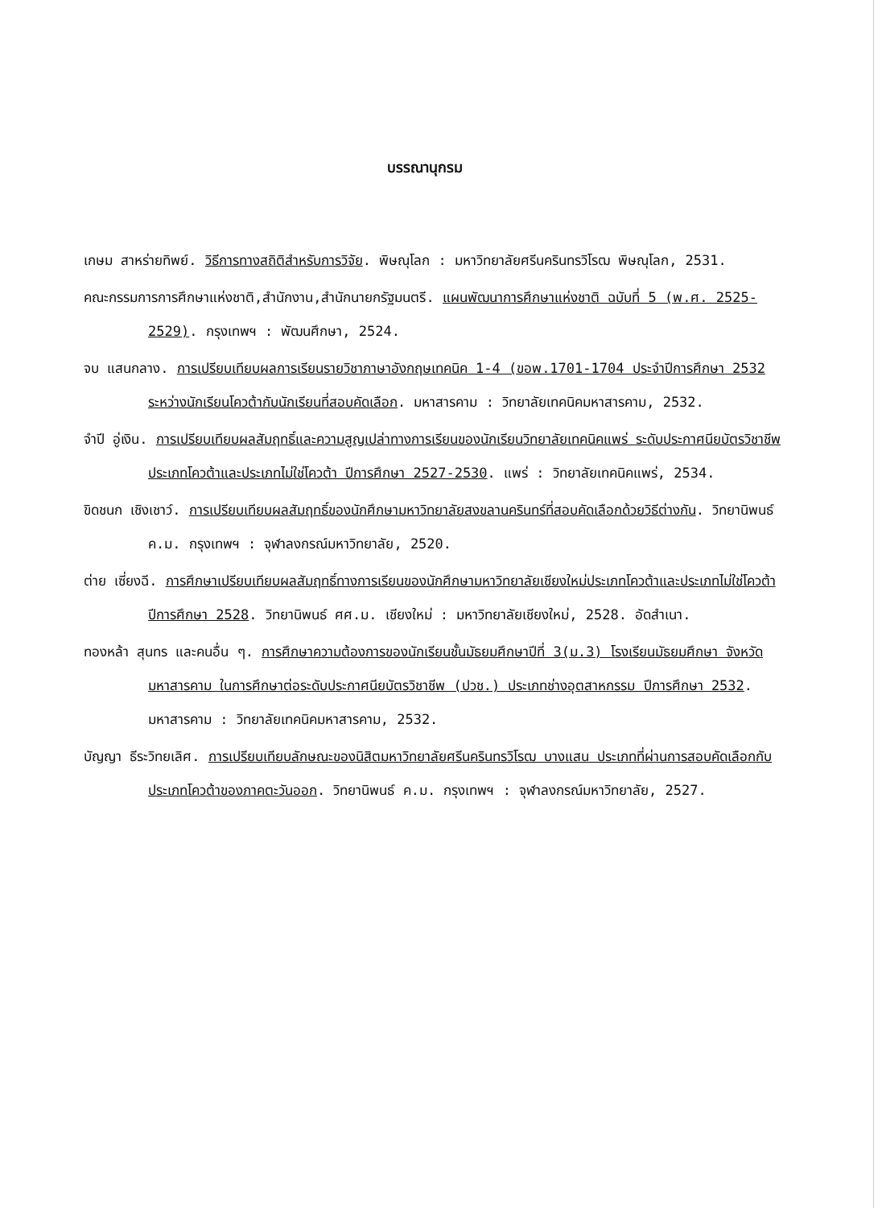บรรณานุกรม
เกษม สาหร่ายทิพย์. วิธีการทางสถิติสำหรับการวิจัย. พิษณุโลก : มหาวิทยาลัยศรีนครินทรวิโรฒ พิษณุโลก, 2531.
คณะกรรมการการศึกษาแห่งชาติ,สำนักงาน,สำนักนายกรัฐมนตรี. แผนพัฒนาการศึกษาแห่งชาติ ฉบับที่ 5 (พ.ศ. 2525-2529). กรุงเทพฯ : พัฒนศึกษา, 2524.
จบ แสนกลาง. การเปรียบเทียบผลการเรียนรายวิชาภาษาอังกฤษเทคนิค 1-4 (ขอพ.1701-1704 ประจำปีการศึกษา 2532 ระหว่างนักเรียนโควต้ากับนักเรียนที่สอบคัดเลือก. มหาสารคาม : วิทยาลัยเทคนิคมหาสารคาม, 2532.
จำปี อู่เงิน. การเปรียบเทียบผลสัมฤทธิ์และความสูญเปล่าทางการเรียนของนักเรียนวิทยาลัยเทคนิคแพร่ ระดับประกาศนียบัตรวิชาชีพ ประเภทโควต้าและประเภทไม่ใช่โควต้า ปีการศึกษา 2527-2530. แพร่ : วิทยาลัยเทคนิคแพร่, 2534.
ขิดชนก เชิงเชาว์. การเปรียบเทียบผลสัมฤทธิ์ของนักศึกษามหาวิทยาลัยสงขลานครินทร์ที่สอบคัดเลือกด้วยวิธีต่างกัน. วิทยานิพนธ์ ค.ม. กรุงเทพฯ : จุฬาลงกรณ์มหาวิทยาลัย, 2520.
ต่าย เซี่ยงฉี. การศึกษาเปรียบเทียบผลสัมฤทธิ์ทางการเรียนของนักศึกษามหาวิทยาลัยเชียงใหม่ประเภทโควต้าและประเภทไม่ใช่โควต้า ปีการศึกษา 2528. วิทยานิพนธ์ ศศ.ม. เชียงใหม่ : มหาวิทยาลัยเชียงใหม่, 2528. อัดสำเนา.
ทองหล้า สุนทร และคนอื่น ๆ. การศึกษาความต้องการของนักเรียนชั้นมัธยมศึกษาปีที่ 3(ม.3) โรงเรียนมัธยมศึกษา จังหวัดมหาสารคาม ในการศึกษาต่อระดับประกาศนียบัตรวิชาชีพ (ปวช.) ประเภทช่างอุตสาหกรรม ปีการศึกษา 2532. มหาสารคาม : วิทยาลัยเทคนิคมหาสารคาม, 2532.
บัญญา ธีระวิทยเลิศ. การเปรียบเทียบลักษณะของนิสิตมหาวิทยาลัยศรีนครินทรวิโรฒ บางแสน ประเภทที่ผ่านการสอบคัดเลือกกับประเภทโควต้าของภาคตะวันออก. วิทยานิพนธ์ ค.ม. กรุงเทพฯ : จุฬาลงกรณ์มหาวิทยาลัย, 2527.